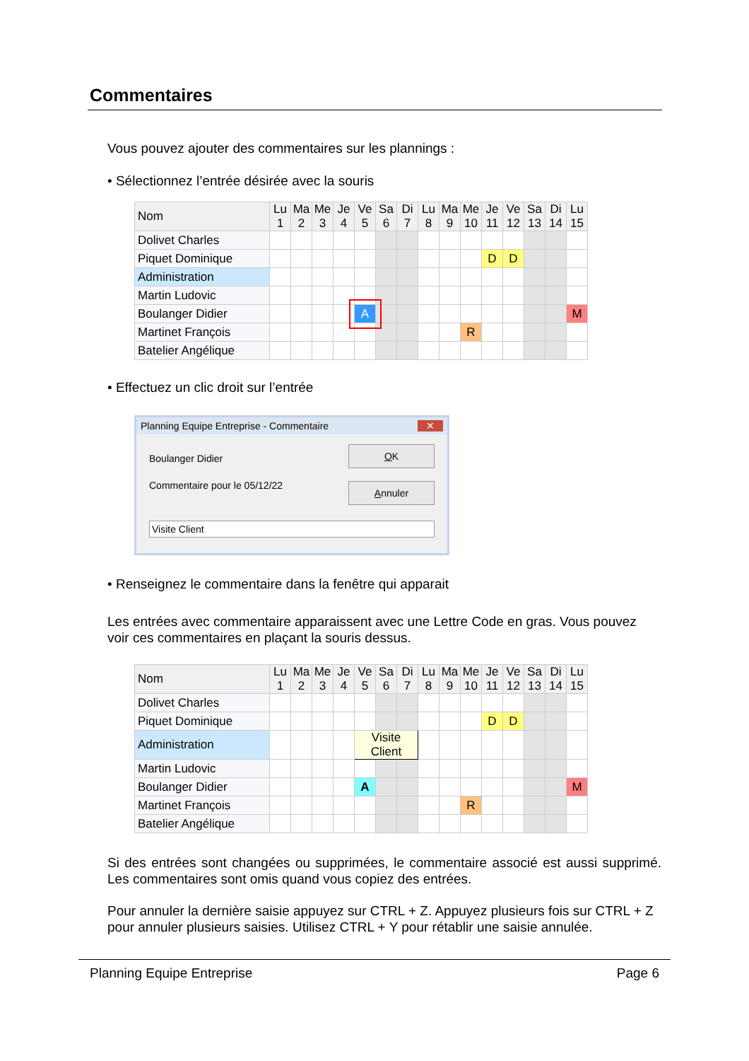Commentaires
Vous pouvez ajouter des commentaires sur les plannings :
• Sélectionnez l’entrée désirée avec la souris
| Nom | Lu 1 | Ma 2 | Me 3 | Je 4 | Ve 5 | Sa 6 | Di 7 | Lu 8 | Ma 9 | Me 10 | Je 11 | Ve 12 | Sa 13 | Di 14 | Lu 15 |
| --- | --- | --- | --- | --- | --- | --- | --- | --- | --- | --- | --- | --- | --- | --- | --- |
| Dolivet Charles | | | | | | | | | | | | | | | |
| Piquet Dominique | | | | | | | | | | | D | D | | | |
| Administration | | | | | | | | | | | | | | | |
| Martin Ludovic | | | | | | | | | | | | | | | |
| Boulanger Didier | | | | | A | | | | | | | | | | M |
| Martinet François | | | | | | | | | | R | | | | | |
| Batelier Angélique | | | | | | | | | | | | | | | |
• Effectuez un clic droit sur l’entrée
Planning Equipe Entreprise - Commentaire ✕
Boulanger Didier
Commentaire pour le 05/12/22
OK
Annuler
Visite Client
• Renseignez le commentaire dans la fenêtre qui apparait
Les entrées avec commentaire apparaissent avec une Lettre Code en gras. Vous pouvez voir ces commentaires en plaçant la souris dessus.
| Nom | Lu 1 | Ma 2 | Me 3 | Je 4 | Ve 5 | Sa 6 | Di 7 | Lu 8 | Ma 9 | Me 10 | Je 11 | Ve 12 | Sa 13 | Di 14 | Lu 15 |
| --- | --- | --- | --- | --- | --- | --- | --- | --- | --- | --- | --- | --- | --- | --- | --- |
| Dolivet Charles | | | | | | | | | | | | | | | |
| Piquet Dominique | | | | | | | | | | | D | D | | | |
| Administration | | | | | Visite Client | | | | | | | | | | |
| Martin Ludovic | | | | | | | | | | | | | | | |
| Boulanger Didier | | | | | A | | | | | | | | | | M |
| Martinet François | | | | | | | | | | R | | | | | |
| Batelier Angélique | | | | | | | | | | | | | | | |
Si des entrées sont changées ou supprimées, le commentaire associé est aussi supprimé. Les commentaires sont omis quand vous copiez des entrées.
Pour annuler la dernière saisie appuyez sur CTRL + Z. Appuyez plusieurs fois sur CTRL + Z pour annuler plusieurs saisies. Utilisez CTRL + Y pour rétablir une saisie annulée.
Planning Equipe Entreprise Page 6